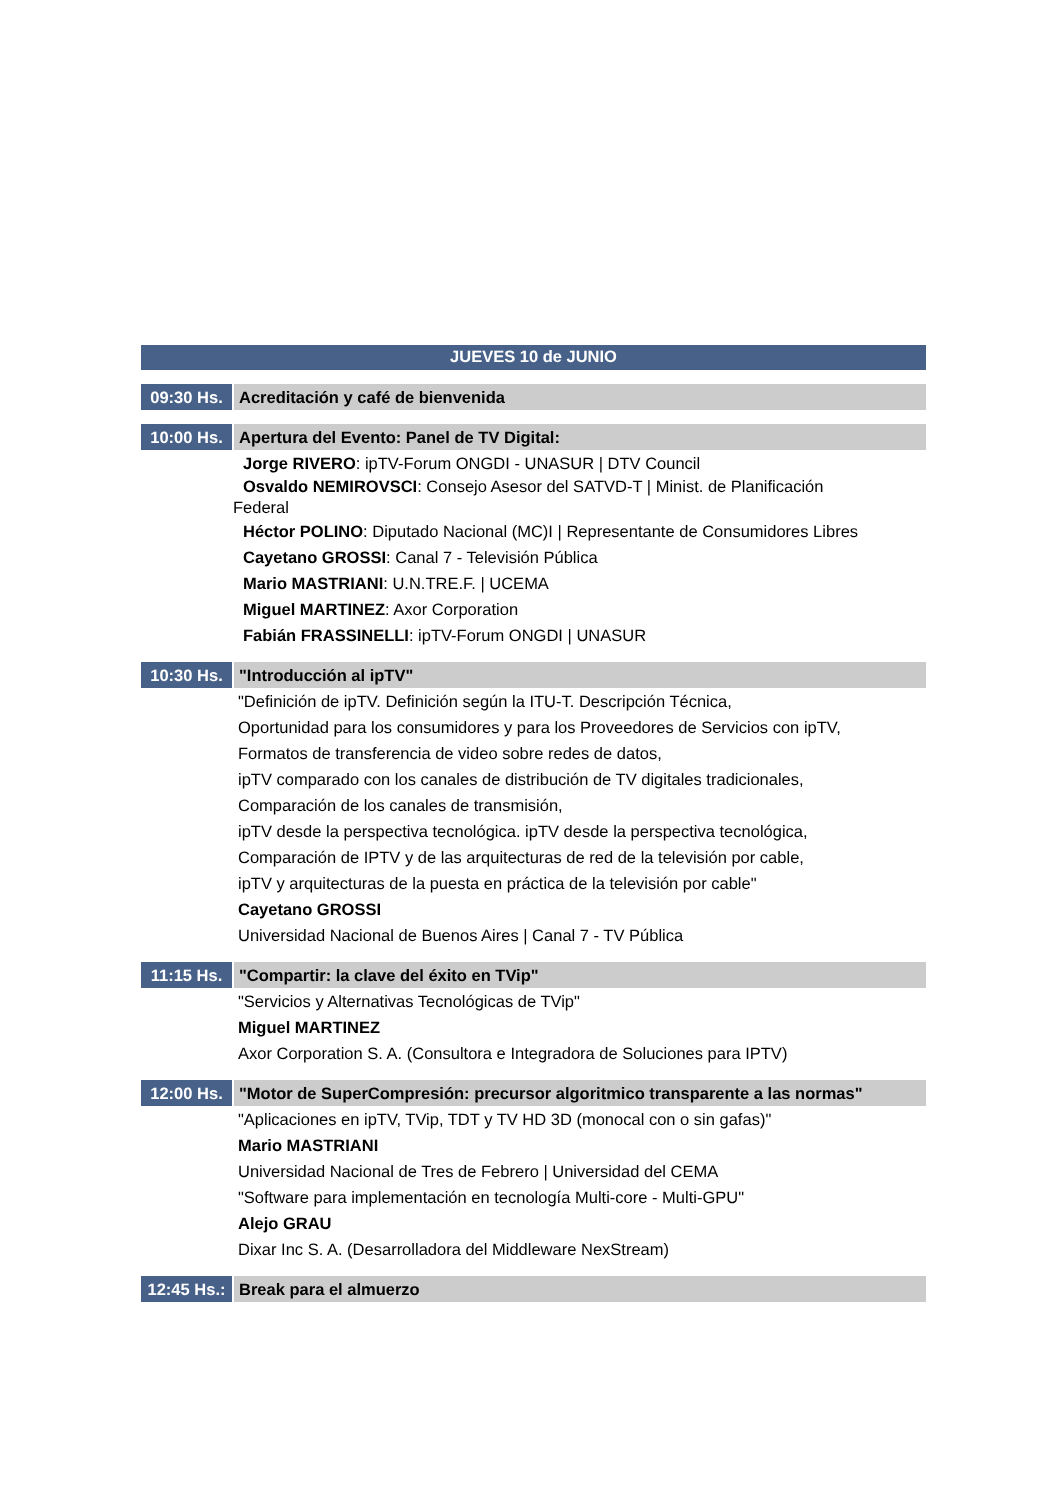JUEVES 10 de JUNIO
09:30 Hs. Acreditación y café de bienvenida
10:00 Hs. Apertura del Evento: Panel de TV Digital:
Jorge RIVERO: ipTV-Forum ONGDI - UNASUR | DTV Council
Osvaldo NEMIROVSCI: Consejo Asesor del SATVD-T | Minist. de Planificación
Federal
Héctor POLINO: Diputado Nacional (MC)I | Representante de Consumidores Libres
Cayetano GROSSI: Canal 7 - Televisión Pública
Mario MASTRIANI: U.N.TRE.F. | UCEMA
Miguel MARTINEZ: Axor Corporation
Fabián FRASSINELLI: ipTV-Forum ONGDI | UNASUR
10:30 Hs. "Introducción al ipTV"
"Definición de ipTV. Definición según la ITU-T. Descripción Técnica,
Oportunidad para los consumidores y para los Proveedores de Servicios con ipTV,
Formatos de transferencia de video sobre redes de datos,
ipTV comparado con los canales de distribución de TV digitales tradicionales,
Comparación de los canales de transmisión,
ipTV desde la perspectiva tecnológica. ipTV desde la perspectiva tecnológica,
Comparación de IPTV y de las arquitecturas de red de la televisión por cable,
ipTV y arquitecturas de la puesta en práctica de la televisión por cable"
Cayetano GROSSI
Universidad Nacional de Buenos Aires | Canal 7 - TV Pública
11:15 Hs. "Compartir: la clave del éxito en TVip"
"Servicios y Alternativas Tecnológicas de TVip"
Miguel MARTINEZ
Axor Corporation S. A. (Consultora e Integradora de Soluciones para IPTV)
12:00 Hs. "Motor de SuperCompresión: precursor algoritmico transparente a las normas"
"Aplicaciones en ipTV, TVip, TDT y TV HD 3D (monocal con o sin gafas)"
Mario MASTRIANI
Universidad Nacional de Tres de Febrero | Universidad del CEMA
"Software para implementación en tecnología Multi-core - Multi-GPU"
Alejo GRAU
Dixar Inc S. A. (Desarrolladora del Middleware NexStream)
12:45 Hs.:
Break para el almuerzo